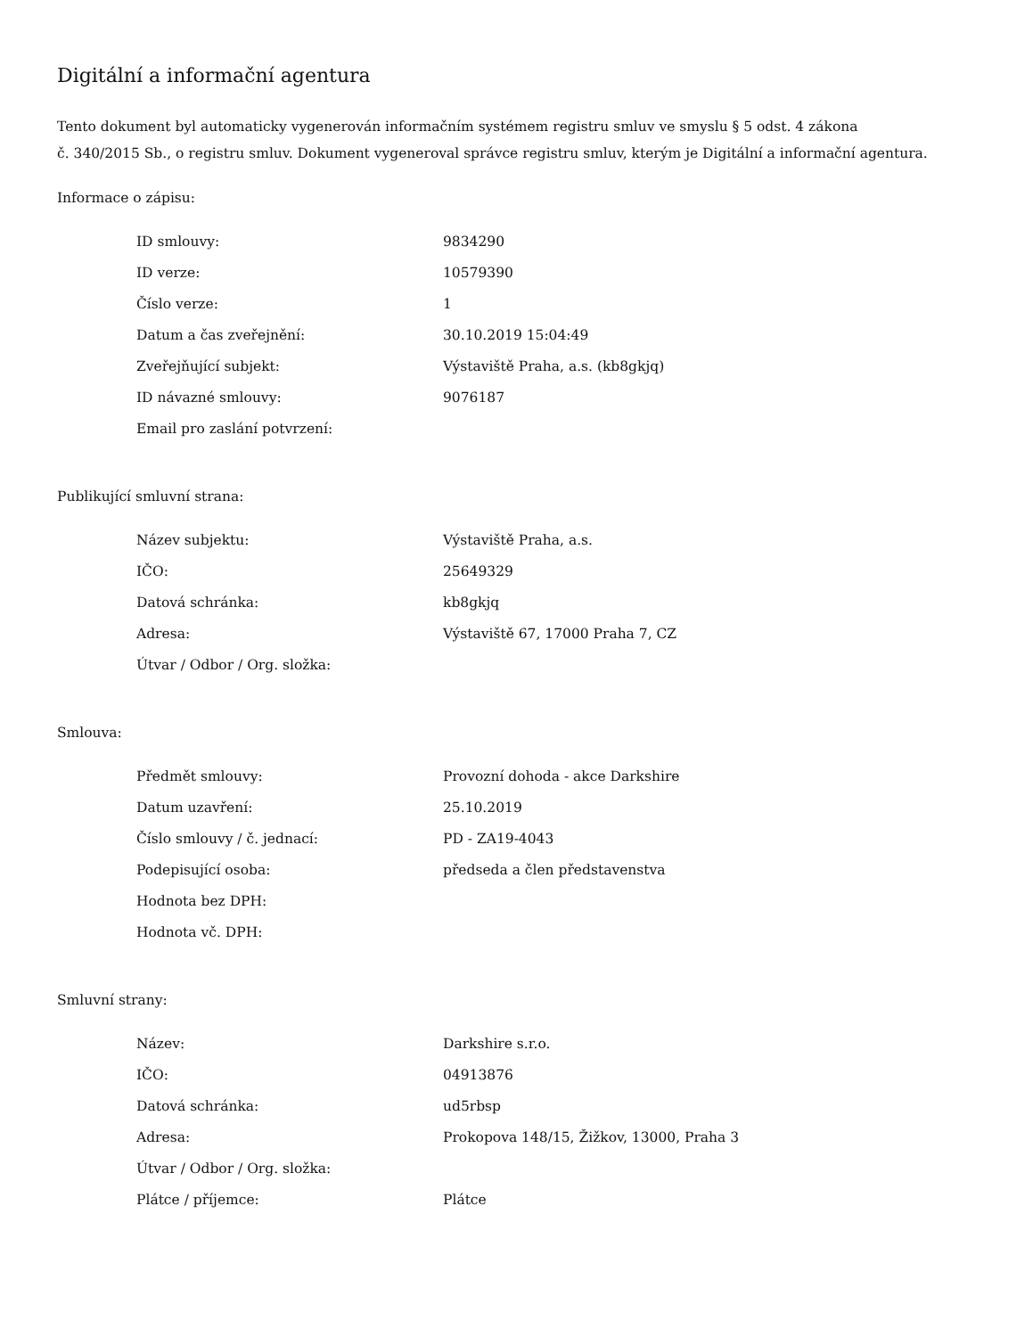Digitální a informační agentura
Tento dokument byl automaticky vygenerován informačním systémem registru smluv ve smyslu § 5 odst. 4 zákona
č. 340/2015 Sb., o registru smluv. Dokument vygeneroval správce registru smluv, kterým je Digitální a informační agentura.
Informace o zápisu:
| ID smlouvy: | 9834290 |
| ID verze: | 10579390 |
| Číslo verze: | 1 |
| Datum a čas zveřejnění: | 30.10.2019 15:04:49 |
| Zveřejňující subjekt: | Výstaviště Praha, a.s. (kb8gkjq) |
| ID návazné smlouvy: | 9076187 |
| Email pro zaslání potvrzení: | |
Publikující smluvní strana:
| Název subjektu: | Výstaviště Praha, a.s. |
| IČO: | 25649329 |
| Datová schránka: | kb8gkjq |
| Adresa: | Výstaviště 67, 17000 Praha 7, CZ |
| Útvar / Odbor / Org. složka: | |
Smlouva:
| Předmět smlouvy: | Provozní dohoda - akce Darkshire |
| Datum uzavření: | 25.10.2019 |
| Číslo smlouvy / č. jednací: | PD - ZA19-4043 |
| Podepisující osoba: | předseda a člen představenstva |
| Hodnota bez DPH: | |
| Hodnota vč. DPH: | |
Smluvní strany:
| Název: | Darkshire s.r.o. |
| IČO: | 04913876 |
| Datová schránka: | ud5rbsp |
| Adresa: | Prokopova 148/15, Žižkov, 13000, Praha 3 |
| Útvar / Odbor / Org. složka: | |
| Plátce / příjemce: | Plátce |